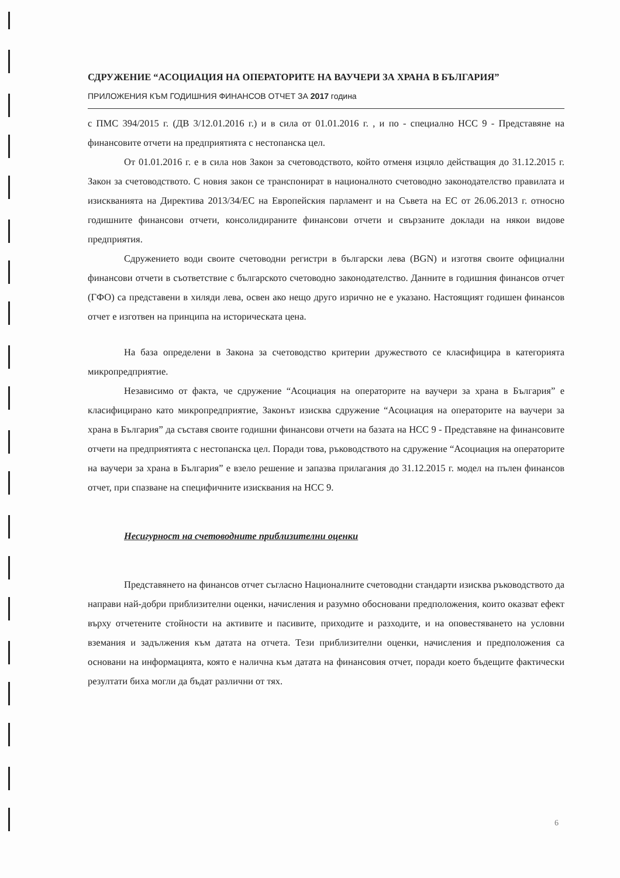СДРУЖЕНИЕ “АСОЦИАЦИЯ НА ОПЕРАТОРИТЕ НА ВАУЧЕРИ ЗА ХРАНА В БЪЛГАРИЯ”
ПРИЛОЖЕНИЯ КЪМ ГОДИШНИЯ ФИНАНСОВ ОТЧЕТ ЗА 2017 година
с ПМС 394/2015 г. (ДВ 3/12.01.2016 г.) и в сила от 01.01.2016 г. , и по - специално НСС 9 - Представяне на финансовите отчети на предприятията с нестопанска цел.
От 01.01.2016 г. е в сила нов Закон за счетоводството, който отменя изцяло действащия до 31.12.2015 г. Закон за счетоводството. С новия закон се транспонират в националното счетоводно законодателство правилата и изискванията на Директива 2013/34/ЕС на Европейския парламент и на Съвета на ЕС от 26.06.2013 г. относно годишните финансови отчети, консолидираните финансови отчети и свързаните доклади на някои видове предприятия.
Сдружението води своите счетоводни регистри в български лева (BGN) и изготвя своите официални финансови отчети в съответствие с българското счетоводно законодателство. Данните в годишния финансов отчет (ГФО) са представени в хиляди лева, освен ако нещо друго изрично не е указано. Настоящият годишен финансов отчет е изготвен на принципа на историческата цена.
На база определени в Закона за счетоводство критерии дружеството се класифицира в категорията микропредприятие.
Независимо от факта, че сдружение “Асоциация на операторите на ваучери за храна в България” е класифицирано като микропредприятие, Законът изисква сдружение “Асоциация на операторите на ваучери за храна в България” да съставя своите годишни финансови отчети на базата на НСС 9 - Представяне на финансовите отчети на предприятията с нестопанска цел. Поради това, ръководството на сдружение “Асоциация на операторите на ваучери за храна в България” е взело решение и запазва прилагания до 31.12.2015 г. модел на пълен финансов отчет, при спазване на специфичните изисквания на НСС 9.
Несигурност на счетоводните приблизителни оценки
Представянето на финансов отчет съгласно Националните счетоводни стандарти изисква ръководството да направи най-добри приблизителни оценки, начисления и разумно обосновани предположения, които оказват ефект върху отчетените стойности на активите и пасивите, приходите и разходите, и на оповестяването на условни вземания и задължения към датата на отчета. Тези приблизителни оценки, начисления и предположения са основани на информацията, която е налична към датата на финансовия отчет, поради което бъдещите фактически резултати биха могли да бъдат различни от тях.
6